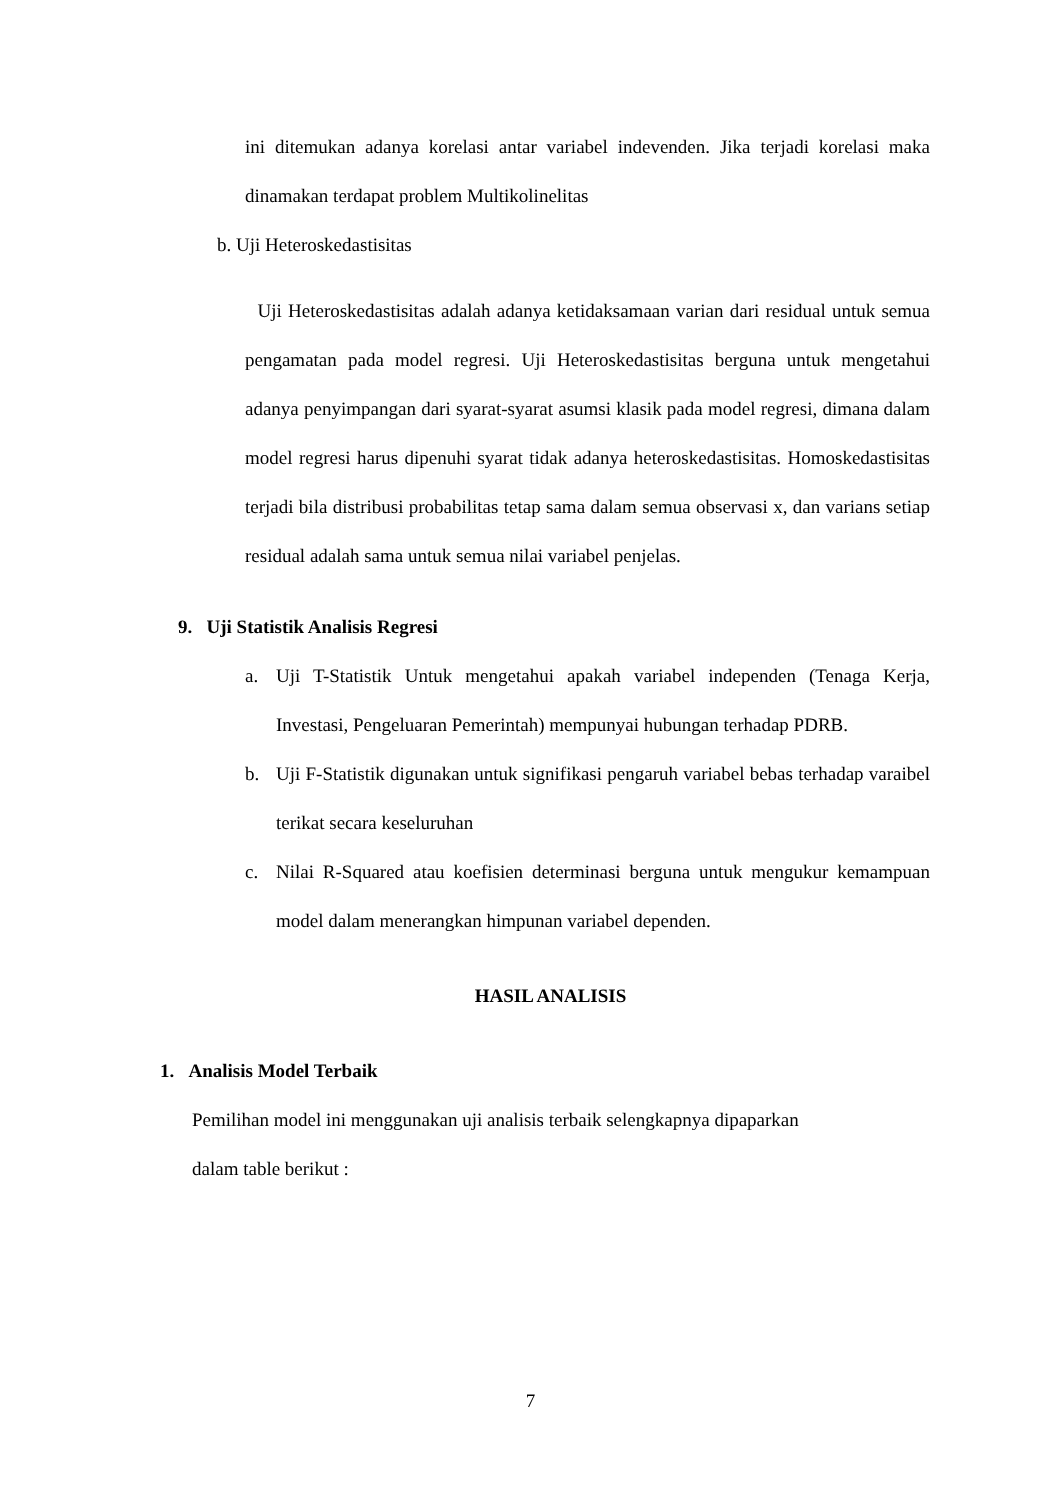ini ditemukan adanya korelasi antar variabel indevenden. Jika terjadi korelasi maka dinamakan terdapat problem Multikolinelitas
b. Uji Heteroskedastisitas
Uji Heteroskedastisitas adalah adanya ketidaksamaan varian dari residual untuk semua pengamatan pada model regresi. Uji Heteroskedastisitas berguna untuk mengetahui adanya penyimpangan dari syarat-syarat asumsi klasik pada model regresi, dimana dalam model regresi harus dipenuhi syarat tidak adanya heteroskedastisitas. Homoskedastisitas terjadi bila distribusi probabilitas tetap sama dalam semua observasi x, dan varians setiap residual adalah sama untuk semua nilai variabel penjelas.
9. Uji Statistik Analisis Regresi
a. Uji T-Statistik Untuk mengetahui apakah variabel independen (Tenaga Kerja, Investasi, Pengeluaran Pemerintah) mempunyai hubungan terhadap PDRB.
b. Uji F-Statistik digunakan untuk signifikasi pengaruh variabel bebas terhadap varaibel terikat secara keseluruhan
c. Nilai R-Squared atau koefisien determinasi berguna untuk mengukur kemampuan model dalam menerangkan himpunan variabel dependen.
HASIL ANALISIS
1. Analisis Model Terbaik
Pemilihan model ini menggunakan uji analisis terbaik selengkapnya dipaparkan
dalam table berikut :
7